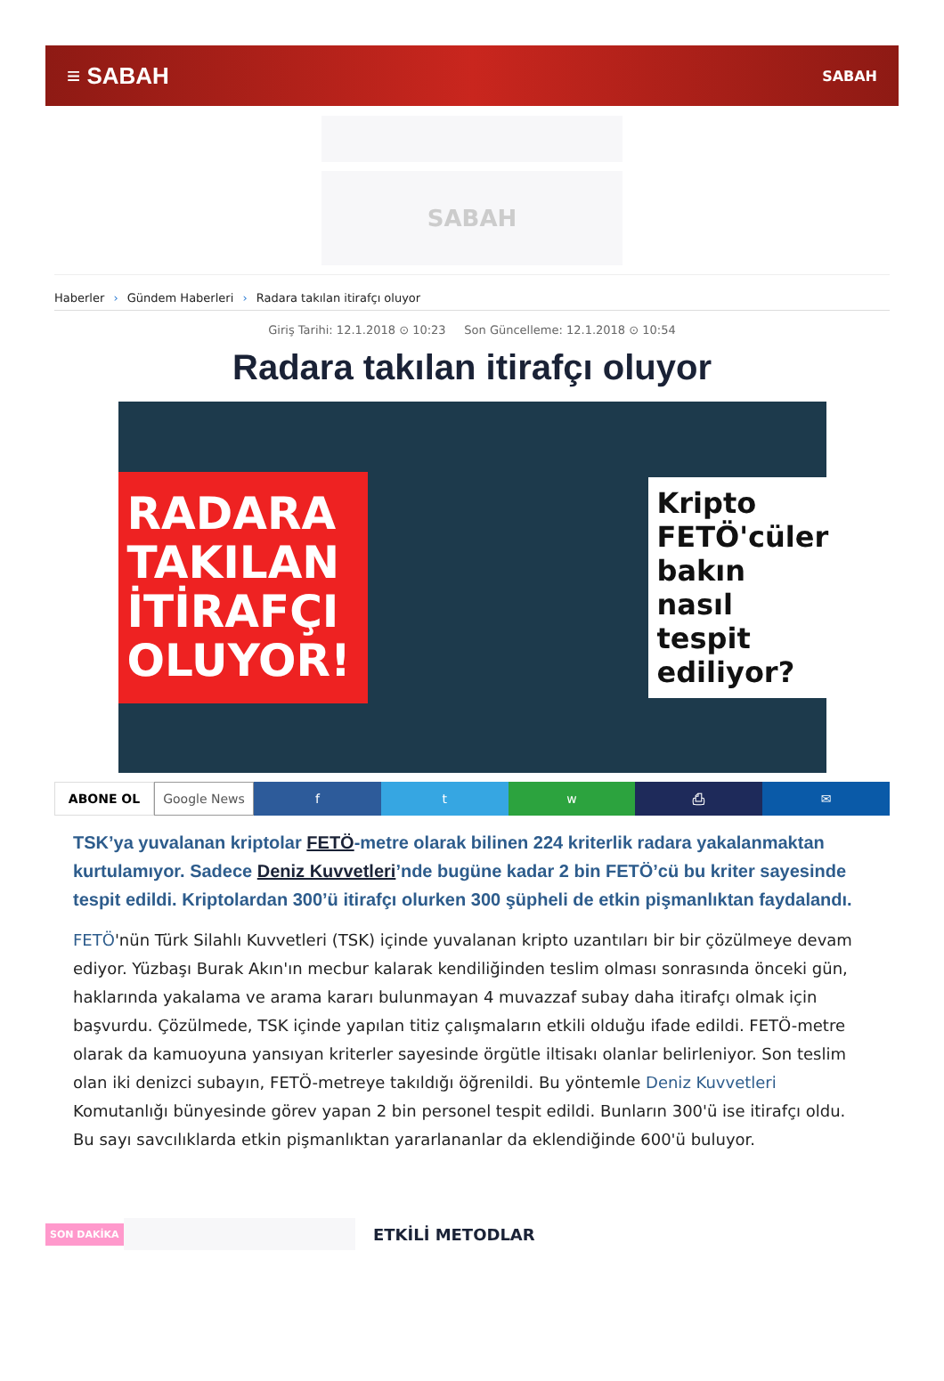≡ SABAH
SABAH
SABAH
Haberler › Gündem Haberleri › Radara takılan itirafçı oluyor
Giriş Tarihi: 12.1.2018 ⊙ 10:23 Son Güncelleme: 12.1.2018 ⊙ 10:54
Radara takılan itirafçı oluyor
RADARA TAKILAN İTİRAFÇI OLUYOR!
Kripto FETÖ'cüler bakın nasıl tespit ediliyor?
ABONE OL Google News f t w ⎙ ✉
TSK’ya yuvalanan kriptolar FETÖ-metre olarak bilinen 224 kriterlik radara yakalanmaktan kurtulamıyor. Sadece Deniz Kuvvetleri’nde bugüne kadar 2 bin FETÖ’cü bu kriter sayesinde tespit edildi. Kriptolardan 300’ü itirafçı olurken 300 şüpheli de etkin pişmanlıktan faydalandı.
FETÖ'nün Türk Silahlı Kuvvetleri (TSK) içinde yuvalanan kripto uzantıları bir bir çözülmeye devam ediyor. Yüzbaşı Burak Akın'ın mecbur kalarak kendiliğinden teslim olması sonrasında önceki gün, haklarında yakalama ve arama kararı bulunmayan 4 muvazzaf subay daha itirafçı olmak için başvurdu. Çözülmede, TSK içinde yapılan titiz çalışmaların etkili olduğu ifade edildi. FETÖ-metre olarak da kamuoyuna yansıyan kriterler sayesinde örgütle iltisakı olanlar belirleniyor. Son teslim olan iki denizci subayın, FETÖ-metreye takıldığı öğrenildi. Bu yöntemle Deniz Kuvvetleri Komutanlığı bünyesinde görev yapan 2 bin personel tespit edildi. Bunların 300'ü ise itirafçı oldu. Bu sayı savcılıklarda etkin pişmanlıktan yararlananlar da eklendiğinde 600'ü buluyor.
SON DAKİKA
ETKİLİ METODLAR